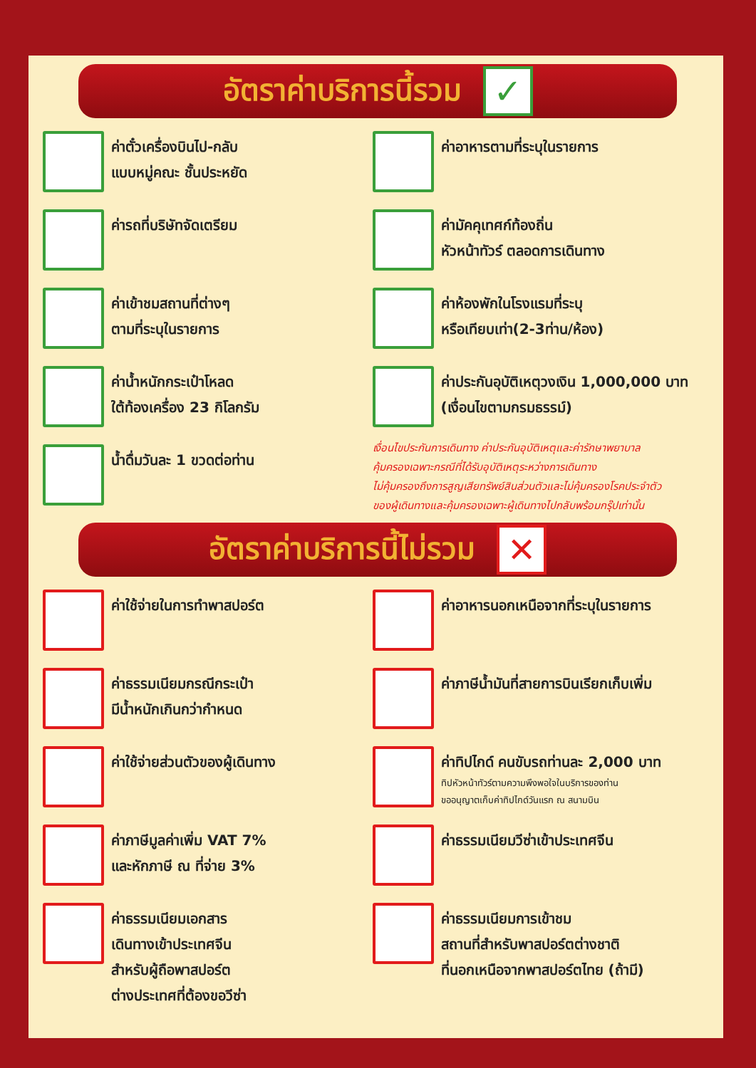อัตราค่าบริการนี้รวม
✓
ค่าตั๋วเครื่องบินไป-กลับ
แบบหมู่คณะ ชั้นประหยัด
ค่ารถที่บริษัทจัดเตรียม
ค่าเข้าชมสถานที่ต่างๆ
ตามที่ระบุในรายการ
ค่าน้ำหนักกระเป๋าโหลด
ใต้ท้องเครื่อง 23 กิโลกรัม
น้ำดื่มวันละ 1 ขวดต่อท่าน
ค่าอาหารตามที่ระบุในรายการ
ค่ามัคคุเทศก์ท้องถิ่น
หัวหน้าทัวร์ ตลอดการเดินทาง
ค่าห้องพักในโรงแรมที่ระบุ
หรือเทียบเท่า(2-3ท่าน/ห้อง)
ค่าประกันอุบัติเหตุวงเงิน 1,000,000 บาท
(เงื่อนไขตามกรมธรรม์)
เงื่อนไขประกันการเดินทาง ค่าประกันอุบัติเหตุและค่ารักษาพยาบาล
คุ้มครองเฉพาะกรณีที่ได้รับอุบัติเหตุระหว่างการเดินทาง
ไม่คุ้มครองถึงการสูญเสียทรัพย์สินส่วนตัวและไม่คุ้มครองโรคประจำตัว
ของผู้เดินทางและคุ้มครองเฉพาะผู้เดินทางไปกลับพร้อมกรุ๊ปเท่านั้น
อัตราค่าบริการนี้ไม่รวม
✕
ค่าใช้จ่ายในการทำพาสปอร์ต
ค่าธรรมเนียมกรณีกระเป๋า
มีน้ำหนักเกินกว่ากำหนด
ค่าใช้จ่ายส่วนตัวของผู้เดินทาง
ค่าภาษีมูลค่าเพิ่ม VAT 7%
และหักภาษี ณ ที่จ่าย 3%
ค่าธรรมเนียมเอกสาร
เดินทางเข้าประเทศจีน
สำหรับผู้ถือพาสปอร์ต
ต่างประเทศที่ต้องขอวีซ่า
ค่าอาหารนอกเหนือจากที่ระบุในรายการ
ค่าภาษีน้ำมันที่สายการบินเรียกเก็บเพิ่ม
ค่าทิปไกด์ คนขับรถท่านละ 2,000 บาท
ทิปหัวหน้าทัวร์ตามความพึงพอใจในบริการของท่าน
ขออนุญาตเก็บค่าทิปไกด์วันแรก ณ สนามบิน
ค่าธรรมเนียมวีซ่าเข้าประเทศจีน
ค่าธรรมเนียมการเข้าชม
สถานที่สำหรับพาสปอร์ตต่างชาติ
ที่นอกเหนือจากพาสปอร์ตไทย (ถ้ามี)